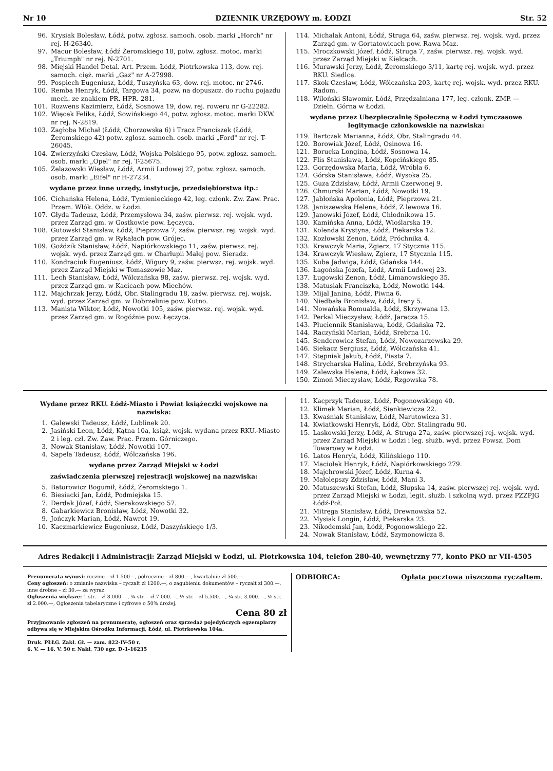Nr 10 DZIENNIK URZĘDOWY m. ŁODZI Str. 52
96. Krysiak Bolesław, Łódź, potw. zgłosz. samoch. osob. marki „Horch" nr rej. H-26340.
97. Macur Bolesław, Łódź Żeromskiego 18, potw. zgłosz. motoc. marki „Triumph" nr rej. N-2701.
98. Miejski Handel Detal. Art. Przem. Łódź, Piotrkowska 113, dow. rej. samoch. cięż. marki „Gaz" nr A-27998.
99. Pospiech Eugeniusz, Łódź, Tuszyńska 63, dow. rej. motoc. nr 2746.
100. Remba Henryk, Łódź, Targowa 34, pozw. na dopuszcz. do ruchu pojazdu mech. ze znakiem PR. HPR. 281.
101. Rozwens Kazimierz, Łódź, Sosnowa 19, dow. rej. roweru nr G-22282.
102. Więcek Feliks, Łódź, Sowińskiego 44, potw. zgłosz. motoc. marki DKW. nr rej. N-2819.
103. Zagłoba Michał (Łódź, Chorzowska 6) i Tracz Franciszek (Łódź, Żeromskiego 42) potw. zgłosz. samoch. osob. marki „Ford" nr rej. T-26045.
104. Zwierzyński Czesław, Łódź, Wojska Polskiego 95, potw. zgłosz. samoch. osob. marki „Opel" nr rej. T-25675.
105. Żelazowski Wiesław, Łódź, Armii Ludowej 27, potw. zgłosz. samoch. osob. marki „Eifel" nr H-27234.
wydane przez inne urzędy, instytucje, przedsiębiorstwa itp.:
106. Cichańska Helena, Łódź, Tymienieckiego 42, leg. członk. Zw. Zaw. Prac. Przem. Włók. Oddz. w Łodzi.
107. Głyda Tadeusz, Łódź, Przemysłowa 34, zaśw. pierwsz. rej. wojsk. wyd. przez Zarząd gm. w Gostkowie pow. Łęczyca.
108. Gutowski Stanisław, Łódź, Pieprzowa 7, zaśw. pierwsz. rej. wojsk. wyd. przez Zarząd gm. w Rykałach pow. Grójec.
109. Goździk Stanisław, Łódź, Napiórkowskiego 11, zaśw. pierwsz. rej. wojsk. wyd. przez Zarząd gm. w Charłupii Małej pow. Sieradz.
110. Kondraciuk Eugeniusz, Łódź, Wigury 9, zaśw. pierwsz. rej. wojsk. wyd. przez Zarząd Miejski w Tomaszowie Maz.
111. Lech Stanisław, Łódź, Wólczańska 98, zaśw. pierwsz. rej. wojsk. wyd. przez Zarząd gm. w Kacicach pow. Miechów.
112. Majchrzak Jerzy, Łódź, Obr. Stalingradu 18, zaśw. pierwsz. rej. wojsk. wyd. przez Zarząd gm. w Dobrzelinie pow. Kutno.
113. Manista Wiktor, Łódź, Nowotki 105, zaśw. pierwsz. rej. wojsk. wyd. przez Zarząd gm. w Rogóźnie pow. Łęczyca.
114. Michalak Antoni, Łódź, Struga 64, zaśw. pierwsz. rej. wojsk. wyd. przez Zarząd gm. w Gortatowicach pow. Rawa Maz.
115. Mroczkowski Józef, Łódź, Struga 7, zaśw. pierwsz. rej. wojsk. wyd. przez Zarząd Miejski w Kielcach.
116. Murawski Jerzy, Łódź, Żeromskiego 3/11, kartę rej. wojsk. wyd. przez RKU. Siedlce.
117. Skok Czesław, Łódź, Wólczańska 203, kartę rej. wojsk. wyd. przez RKU. Radom.
118. Wiloński Sławomir, Łódź, Przędzalniana 177, leg. członk. ZMP. — Dzieln. Górna w Łodzi.
wydane przez Ubezpieczalnię Społeczną w Łodzi tymczasowe legitymacje członkowskie na nazwiska:
119. Bartczak Marianna, Łódź, Obr. Stalingradu 44.
120. Borowiak Józef, Łódź, Osinowa 16.
121. Borucka Longina, Łódź, Sosnowa 14.
122. Flis Stanisława, Łódź, Kopcińskiego 85.
123. Gorzędowska Maria, Łódź, Wróbla 6.
124. Górska Stanisława, Łódź, Wysoka 25.
125. Guza Zdzisław, Łódź, Armii Czerwonej 9.
126. Chmurski Marian, Łódź, Nowotki 19.
127. Jabłońska Apolonia, Łódź, Pieprzowa 21.
128. Janiszewska Helena, Łódź, Z lewowa 16.
129. Janowski Józef, Łódź, Chłodnikowa 15.
130. Kamińska Anna, Łódź, Wioślarska 19.
131. Kolenda Krystyna, Łódź, Piekarska 12.
132. Kozłowski Zenon, Łódź, Próchnika 4.
133. Krawczyk Maria, Zgierz, 17 Stycznia 115.
134. Krawczyk Wiesław, Zgierz, 17 Stycznia 115.
135. Kuba Jadwiga, Łódź, Gdańska 144.
136. Łagońska Józefa, Łódź, Armii Ludowej 23.
137. Ługowski Zenon, Łódź, Limanowskiego 35.
138. Matusiak Franciszka, Łódź, Nowotki 144.
139. Mijal Janina, Łódź, Piwna 6.
140. Niedbała Bronisław, Łódź, Ireny 5.
141. Nowańska Romualda, Łódź, Skrzywana 13.
142. Perkal Mieczysław, Łódź, Jaracza 15.
143. Płuciennik Stanisława, Łódź, Gdańska 72.
144. Raczyński Marian, Łódź, Srebrna 10.
145. Senderowicz Stefan, Łódź, Nowozarzewska 29.
146. Siekacz Sergiusz, Łódź, Wólczańska 41.
147. Stępniak Jakub, Łódź, Piasta 7.
148. Strycharska Halina, Łódź, Srebrzyńska 93.
149. Zalewska Helena, Łódź, Łąkowa 32.
150. Zimoń Mieczysław, Łódź, Rzgowska 78.
Wydane przez RKU. Łódź-Miasto i Powiat książeczki wojskowe na nazwiska:
1. Galewski Tadeusz, Łódź, Lublinek 20.
2. Jasiński Leon, Łódź, Kątna 10a, książ. wojsk. wydana przez RKU.-Miasto 2 i leg. czł. Zw. Zaw. Prac. Przem. Górniczego.
3. Nowak Stanisław, Łódź, Nowotki 107.
4. Sapela Tadeusz, Łódź, Wólczańska 196.
wydane przez Zarząd Miejski w Łodzi
zaświadczenia pierwszej rejestracji wojskowej na nazwiska:
5. Batorowicz Bogumił, Łódź, Żeromskiego 1.
6. Biesiacki Jan, Łódź, Podmiejska 15.
7. Derdak Józef, Łódź, Sierakowskiego 57.
8. Gabarkiewicz Bronisław, Łódź, Nowotki 32.
9. Jończyk Marian, Łódź, Nawrot 19.
10. Kaczmarkiewicz Eugeniusz, Łódź, Daszyńskiego 1/3.
11. Kacprzyk Tadeusz, Łódź, Pogonowskiego 40.
12. Klimek Marian, Łódź, Sienkiewicza 22.
13. Kwaśniak Stanisław, Łódź, Narutowicza 31.
14. Kwiatkowski Henryk, Łódź, Obr. Stalingradu 90.
15. Laskowski Jerzy, Łódź, A. Struga 27a, zaśw. pierwszej rej. wojsk. wyd. przez Zarząd Miejski w Łodzi i leg. służb. wyd. przez Powsz. Dom Towarowy w Łodzi.
16. Latos Henryk, Łódź, Kilińskiego 110.
17. Maciołek Henryk, Łódź, Napiórkowskiego 279.
18. Majchrowski Józef, Łódź, Kurna 4.
19. Małolepszy Zdzisław, Łódź, Mani 3.
20. Matuszewski Stefan, Łódź, Słupska 14, zaśw. pierwszej rej. wojsk. wyd. przez Zarząd Miejski w Łodzi, legit. służb. i szkolną wyd. przez PZZPJG Łódź-Poł.
21. Mitręga Stanisław, Łódź, Drewnowska 52.
22. Mysiak Longin, Łódź, Piekarska 23.
23. Nikodemski Jan, Łódź, Pogonowskiego 22.
24. Nowak Stanisław, Łódź, Szymonowicza 8.
Adres Redakcji i Administracji: Zarząd Miejski w Łodzi, ul. Piotrkowska 104, telefon 280-40, wewnętrzny 77, konto PKO nr VII-4505
Prenumerata wynosi: rocznie – zł 1.500—, półrocznie – zł 800.—, kwartalnie zł 500.—
Ceny ogłoszeń: o zmianie nazwiska – ryczałt zł 1200.—, o zagubieniu dokumentów – ryczałt zł 300.—, inne drobne – zł 30.— za wyraz.
Ogłoszenia większe: 1-str. – zł 8.000.—, ¾ str. – zł 7.000.—, ½ str. – zł 5.500.—, ¼ str. 3.000.—, ⅛ str. zł 2.000.—, Ogłoszenia tabelaryczne i cyfrowe o 50% drożej.
Cena 80 zł
Przyjmowanie zgłoszeń na prenumeratę, ogłoszeń oraz sprzedaż pojedyńczych egzemplarzy odbywa się w Miejskim Ośrodku Informacji, Łódź, ul. Piotrkowska 104a.
Druk. PŁŁG. Zakł. Gł. — zam. 822-IV-50 r.
6. V. — 16. V. 50 r. Nakł. 730 egz. D-1-16235
ODBIORCA: Opłata pocztowa uiszczona ryczałtem.